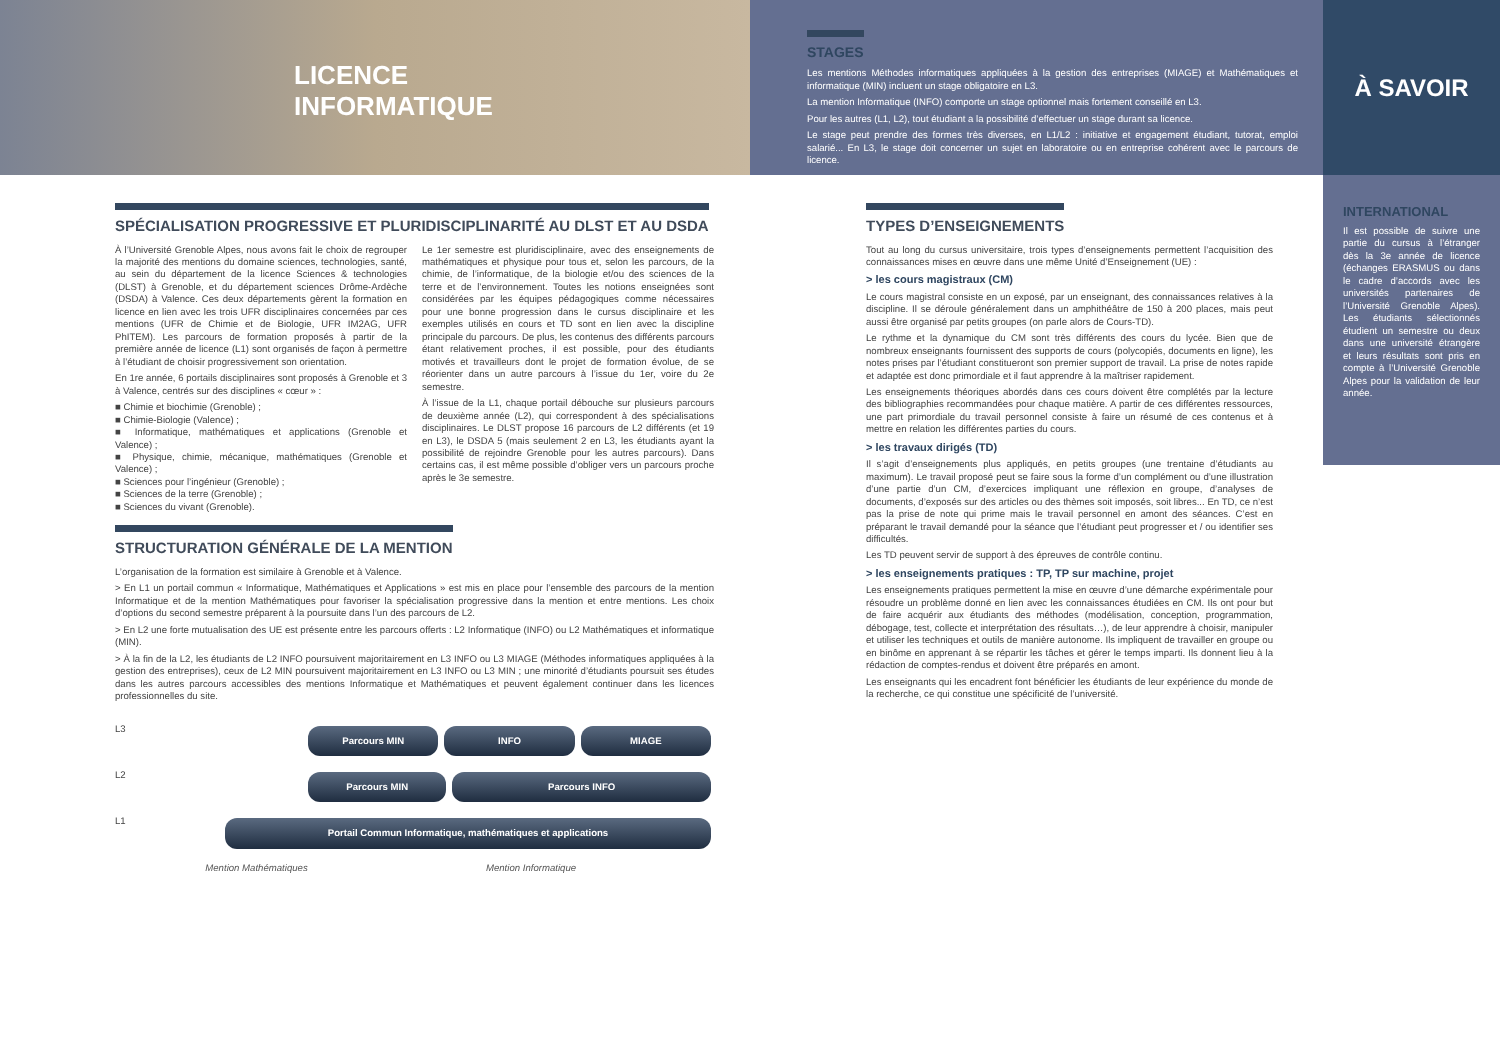LICENCE
INFORMATIQUE
STAGES
Les mentions Méthodes informatiques appliquées à la gestion des entreprises (MIAGE) et Mathématiques et informatique (MIN) incluent un stage obligatoire en L3.
La mention Informatique (INFO) comporte un stage optionnel mais fortement conseillé en L3.
Pour les autres (L1, L2), tout étudiant a la possibilité d’effectuer un stage durant sa licence.
Le stage peut prendre des formes très diverses, en L1/L2 : initiative et engagement étudiant, tutorat, emploi salarié... En L3, le stage doit concerner un sujet en laboratoire ou en entreprise cohérent avec le parcours de licence.
À SAVOIR
SPÉCIALISATION PROGRESSIVE ET PLURIDISCIPLINARITÉ AU DLST ET AU DSDA
À l’Université Grenoble Alpes, nous avons fait le choix de regrouper la majorité des mentions du domaine sciences, technologies, santé, au sein du département de la licence Sciences & technologies (DLST) à Grenoble, et du département sciences Drôme-Ardèche (DSDA) à Valence. Ces deux départements gèrent la formation en licence en lien avec les trois UFR disciplinaires concernées par ces mentions (UFR de Chimie et de Biologie, UFR IM2AG, UFR PhITEM). Les parcours de formation proposés à partir de la première année de licence (L1) sont organisés de façon à permettre à l’étudiant de choisir progressivement son orientation.
En 1re année, 6 portails disciplinaires sont proposés à Grenoble et 3 à Valence, centrés sur des disciplines « cœur » :
■ Chimie et biochimie (Grenoble) ;
■ Chimie-Biologie (Valence) ;
■ Informatique, mathématiques et applications (Grenoble et Valence) ;
■ Physique, chimie, mécanique, mathématiques (Grenoble et Valence) ;
■ Sciences pour l’ingénieur (Grenoble) ;
■ Sciences de la terre (Grenoble) ;
■ Sciences du vivant (Grenoble).
Le 1er semestre est pluridisciplinaire, avec des enseignements de mathématiques et physique pour tous et, selon les parcours, de la chimie, de l’informatique, de la biologie et/ou des sciences de la terre et de l’environnement. Toutes les notions enseignées sont considérées par les équipes pédagogiques comme nécessaires pour une bonne progression dans le cursus disciplinaire et les exemples utilisés en cours et TD sont en lien avec la discipline principale du parcours. De plus, les contenus des différents parcours étant relativement proches, il est possible, pour des étudiants motivés et travailleurs dont le projet de formation évolue, de se réorienter dans un autre parcours à l’issue du 1er, voire du 2e semestre.
À l’issue de la L1, chaque portail débouche sur plusieurs parcours de deuxième année (L2), qui correspondent à des spécialisations disciplinaires. Le DLST propose 16 parcours de L2 différents (et 19 en L3), le DSDA 5 (mais seulement 2 en L3, les étudiants ayant la possibilité de rejoindre Grenoble pour les autres parcours). Dans certains cas, il est même possible d’obliger vers un parcours proche après le 3e semestre.
STRUCTURATION GÉNÉRALE DE LA MENTION
L’organisation de la formation est similaire à Grenoble et à Valence.
> En L1 un portail commun « Informatique, Mathématiques et Applications » est mis en place pour l’ensemble des parcours de la mention Informatique et de la mention Mathématiques pour favoriser la spécialisation progressive dans la mention et entre mentions. Les choix d’options du second semestre préparent à la poursuite dans l’un des parcours de L2.
> En L2 une forte mutualisation des UE est présente entre les parcours offerts : L2 Informatique (INFO) ou L2 Mathématiques et informatique (MIN).
> À la fin de la L2, les étudiants de L2 INFO poursuivent majoritairement en L3 INFO ou L3 MIAGE (Méthodes informatiques appliquées à la gestion des entreprises), ceux de L2 MIN poursuivent majoritairement en L3 INFO ou L3 MIN ; une minorité d’étudiants poursuit ses études dans les autres parcours accessibles des mentions Informatique et Mathématiques et peuvent également continuer dans les licences professionnelles du site.
L3
Parcours MIN INFO MIAGE
L2
Parcours MIN Parcours INFO
L1
Portail Commun Informatique, mathématiques et applications
Mention Mathématiques Mention Informatique
TYPES D’ENSEIGNEMENTS
Tout au long du cursus universitaire, trois types d’enseignements permettent l’acquisition des connaissances mises en œuvre dans une même Unité d’Enseignement (UE) :
> les cours magistraux (CM)
Le cours magistral consiste en un exposé, par un enseignant, des connaissances relatives à la discipline. Il se déroule généralement dans un amphithéâtre de 150 à 200 places, mais peut aussi être organisé par petits groupes (on parle alors de Cours-TD).
Le rythme et la dynamique du CM sont très différents des cours du lycée. Bien que de nombreux enseignants fournissent des supports de cours (polycopiés, documents en ligne), les notes prises par l’étudiant constitueront son premier support de travail. La prise de notes rapide et adaptée est donc primordiale et il faut apprendre à la maîtriser rapidement.
Les enseignements théoriques abordés dans ces cours doivent être complétés par la lecture des bibliographies recommandées pour chaque matière. A partir de ces différentes ressources, une part primordiale du travail personnel consiste à faire un résumé de ces contenus et à mettre en relation les différentes parties du cours.
> les travaux dirigés (TD)
Il s’agit d’enseignements plus appliqués, en petits groupes (une trentaine d’étudiants au maximum). Le travail proposé peut se faire sous la forme d’un complément ou d’une illustration d’une partie d’un CM, d’exercices impliquant une réflexion en groupe, d’analyses de documents, d’exposés sur des articles ou des thèmes soit imposés, soit libres... En TD, ce n’est pas la prise de note qui prime mais le travail personnel en amont des séances. C’est en préparant le travail demandé pour la séance que l’étudiant peut progresser et / ou identifier ses difficultés.
Les TD peuvent servir de support à des épreuves de contrôle continu.
> les enseignements pratiques : TP, TP sur machine, projet
Les enseignements pratiques permettent la mise en œuvre d’une démarche expérimentale pour résoudre un problème donné en lien avec les connaissances étudiées en CM. Ils ont pour but de faire acquérir aux étudiants des méthodes (modélisation, conception, programmation, débogage, test, collecte et interprétation des résultats…), de leur apprendre à choisir, manipuler et utiliser les techniques et outils de manière autonome. Ils impliquent de travailler en groupe ou en binôme en apprenant à se répartir les tâches et gérer le temps imparti. Ils donnent lieu à la rédaction de comptes-rendus et doivent être préparés en amont.
Les enseignants qui les encadrent font bénéficier les étudiants de leur expérience du monde de la recherche, ce qui constitue une spécificité de l’université.
INTERNATIONAL
Il est possible de suivre une partie du cursus à l’étranger dès la 3e année de licence (échanges ERASMUS ou dans le cadre d’accords avec les universités partenaires de l’Université Grenoble Alpes). Les étudiants sélectionnés étudient un semestre ou deux dans une université étrangère et leurs résultats sont pris en compte à l’Université Grenoble Alpes pour la validation de leur année.